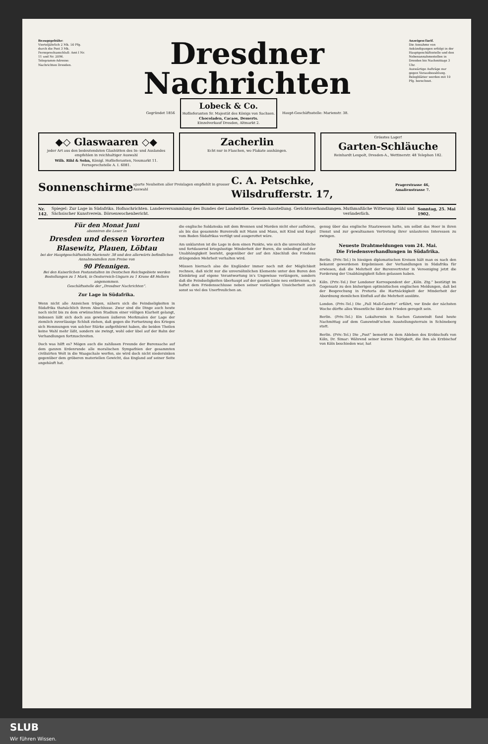Bezugsgebühr:
Vierteljährlich 2 Mk. 50 Pfg. durch die Post 3 Mk.
Fernsprechanschluß: Amt I Nr. 11 und Nr. 2096.
Telegramm-Adresse: Nachrichten Dresden.
Dresdner Nachrichten
Gegründet 1856
Lobeck & Co.
Hoflieferanten Sr. Majestät des Königs von Sachsen.
Chocoladen, Cacaos, Desserts.
Einzelverkauf Dresden, Altmarkt 2.
Haupt-Geschäftsstelle: Marienstr. 38.
Anzeigen-Tarif.
Die Annahme von Ankündigungen erfolgt in der Hauptgeschäftsstelle und den Nebenannahmestellen in Dresden bis Nachmittags 3 Uhr.
Auswärtige Aufträge nur gegen Vorausbezahlung.
Belegblätter werden mit 10 Pfg. berechnet.
◆◇ Glaswaaren ◇◆
jeder Art aus den bedeutendsten Glashütten des In- und Auslandes empfehlen in reichhaltiger Auswahl
Wilh. Rihl & Sohn, Königl. Hoflieferanten, Neumarkt 11. Fernsprechstelle A. I. 6081.
Zacherlin
Echt nur in Flaschen, wo Plakate aushängen.
Grösstes Lager!
Garten-Schläuche
Reinhardt Leupolt, Dresden-A., Wettinerstr. 48 Telephon 182.
Sonnenschirme aparte Neuheiten aller Preislagen empfiehlt in grosser Auswahl C. A. Petschke, Wilsdrufferstr. 17, Pragerstrasse 46, Amalienstrasse 7.
Nr. 142. Spiegel: Zur Lage in Südafrika. Hofnachrichten. Landesversammlung des Bundes der Landwirthe. Geweih-Ausstellung. Gerichtsverhandlungen. Sächsischer Kunstverein. Börsenwochenbericht. Muthmaßliche Witterung: Kühl und veränderlich. Sonntag, 25. Mai 1902.
Für den Monat Juni
abonniren die Leser in
Dresden und dessen Vororten
Blasewitz, Plauen, Löbtau
bei der Hauptgeschäftsstelle Marienstr. 38 und den allerwärts befindlichen Annahmestellen zum Preise von
90 Pfennigen.
Bei den Kaiserlichen Postanstalten im Deutschen Reichsgebiete werden Bestellungen zu 1 Mark, in Oesterreich-Ungarn zu 1 Krone 48 Hellern angenommen.
Geschäftsstelle der „Dresdner Nachrichten“.
Zur Lage in Südafrika.
Wenn nicht alle Anzeichen trügen, nähern sich die Feindseligkeiten in Südafrika thatsächlich ihrem Abschlusse. Zwar sind die Dinge auch heute noch nicht bis zu dem erwünschten Stadium einer völligen Klarheit gelangt, indessen läßt sich doch aus gewissen äußeren Merkmalen der Lage der ziemlich zuverlässige Schluß ziehen, daß gegen die Fortsetzung des Krieges sich Hemmungen von solcher Stärke aufgethürmt haben, die beiden Theilen keine Wahl mehr läßt, sondern sie zwingt, wohl oder übel auf der Bahn der Verhandlungen fortzuschreiten.
Doch was hilft es? Mögen auch die zahllosen Freunde der Burensache auf dem ganzen Erdenrunde alle moralischen Sympathien der gesammten civilisirten Welt in die Waagschale werfen, sie wird doch nicht niedersinken gegenüber dem gröberen materiellen Gewicht, das England auf seiner Seite angehäuft hat.
die englische Soldateska mit dem Brennen und Morden nicht eher aufhören, als bis das gesammte Burenvolk mit Mann und Maus, mit Kind und Kegel vom Boden Südafrikas vertilgt und ausgerottet wäre.
Am unklarsten ist die Lage in dem einen Punkte, wie sich die unversöhnliche und fortdauernd kriegslustige Minderheit der Buren, die unbedingt auf der Unabhängigkeit besteht, gegenüber der auf den Abschluß des Friedens drängenden Mehrheit verhalten wird.
Müssen hiernach also die Engländer immer noch mit der Möglichkeit rechnen, daß nicht nur die unversöhnlichen Elemente unter den Buren den Kleinkrieg auf eigene Verantwortung in's Ungewisse verlängern, sondern daß die Feindseligkeiten überhaupt auf der ganzen Linie neu entbrennen, so haftet dem Friedensschlusse neben seiner vorläufigen Unsicherheit auch sonst so viel des Unerfreulichen an.
genug über das englische Staatswesen hatte, um selbst das Heer in ihren Dienst und zur gewaltsamen Vertretung ihrer unlauteren Interessen zu zwingen.
Neueste Drahtmeldungen vom 24. Mai.
Die Friedensverhandlungen in Südafrika.
Berlin. (Priv.-Tel.) In hiesigen diplomatischen Kreisen hält man es nach den bekannt gewordenen Ergebnissen der Verhandlungen in Südafrika für erwiesen, daß die Mehrheit der Burenvertreter in Vereeniging jetzt die Forderung der Unabhängigkeit fallen gelassen haben.
Köln. (Priv.-Tel.) Der Londoner Korrespondent der „Köln. Ztg.“ bestätigt im Gegensatz zu den bisherigen optimistischen englischen Meldungen, daß bei der Besprechung in Pretoria die Hartnäckigkeit der Minderheit der Abordnung ziemlichen Einfluß auf die Mehrheit ausübte.
London. (Priv.-Tel.) Die „Pall Mall-Gazette“ erfährt, vor Ende der nächsten Woche dürfte alles Wesentliche über den Frieden geregelt sein.
Berlin. (Priv.-Tel.) Ein Lokaltermin in Sachen Ganswindt fand heute Nachmittag auf dem Ganswindt'schen Ausstellungsterrain in Schöneberg statt.
Berlin. (Priv.-Tel.) Die „Post“ bemerkt zu dem Ableben des Erzbischofs von Köln, Dr. Simar: Während seiner kurzen Thätigkeit, die ihm als Erzbischof von Köln beschieden war, hat
SLUB
Wir führen Wissen.